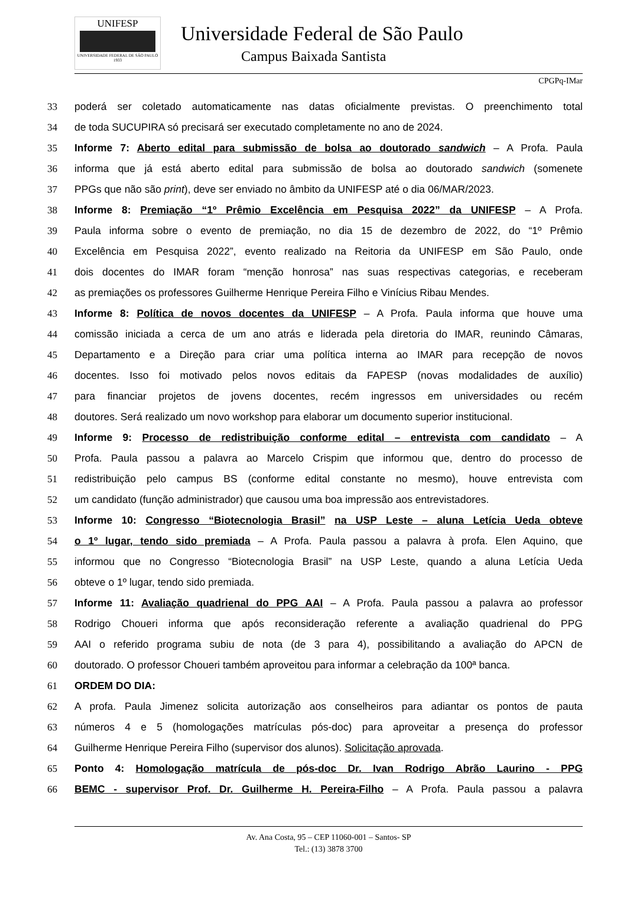UNIFESP
UNIVERSIDADE FEDERAL DE SÃO PAULO
1933
Universidade Federal de São Paulo
Campus Baixada Santista
CPGPq-IMar
33 poderá ser coletado automaticamente nas datas oficialmente previstas. O preenchimento total
34 de toda SUCUPIRA só precisará ser executado completamente no ano de 2024.
35 Informe 7: Aberto edital para submissão de bolsa ao doutorado sandwich – A Profa. Paula
36 informa que já está aberto edital para submissão de bolsa ao doutorado sandwich (somenete
37 PPGs que não são print), deve ser enviado no âmbito da UNIFESP até o dia 06/MAR/2023.
38 Informe 8: Premiação “1º Prêmio Excelência em Pesquisa 2022” da UNIFESP – A Profa.
39 Paula informa sobre o evento de premiação, no dia 15 de dezembro de 2022, do “1º Prêmio
40 Excelência em Pesquisa 2022”, evento realizado na Reitoria da UNIFESP em São Paulo, onde
41 dois docentes do IMAR foram “menção honrosa” nas suas respectivas categorias, e receberam
42 as premiações os professores Guilherme Henrique Pereira Filho e Vinícius Ribau Mendes.
43 Informe 8: Política de novos docentes da UNIFESP – A Profa. Paula informa que houve uma
44 comissão iniciada a cerca de um ano atrás e liderada pela diretoria do IMAR, reunindo Câmaras,
45 Departamento e a Direção para criar uma política interna ao IMAR para recepção de novos
46 docentes. Isso foi motivado pelos novos editais da FAPESP (novas modalidades de auxílio)
47 para financiar projetos de jovens docentes, recém ingressos em universidades ou recém
48 doutores. Será realizado um novo workshop para elaborar um documento superior institucional.
49 Informe 9: Processo de redistribuição conforme edital – entrevista com candidato – A
50 Profa. Paula passou a palavra ao Marcelo Crispim que informou que, dentro do processo de
51 redistribuição pelo campus BS (conforme edital constante no mesmo), houve entrevista com
52 um candidato (função administrador) que causou uma boa impressão aos entrevistadores.
53 Informe 10: Congresso “Biotecnologia Brasil” na USP Leste – aluna Letícia Ueda obteve
54 o 1º lugar, tendo sido premiada – A Profa. Paula passou a palavra à profa. Elen Aquino, que
55 informou que no Congresso “Biotecnologia Brasil” na USP Leste, quando a aluna Letícia Ueda
56 obteve o 1º lugar, tendo sido premiada.
57 Informe 11: Avaliação quadrienal do PPG AAI – A Profa. Paula passou a palavra ao professor
58 Rodrigo Choueri informa que após reconsideração referente a avaliação quadrienal do PPG
59 AAI o referido programa subiu de nota (de 3 para 4), possibilitando a avaliação do APCN de
60 doutorado. O professor Choueri também aproveitou para informar a celebração da 100ª banca.
61 ORDEM DO DIA:
62 A profa. Paula Jimenez solicita autorização aos conselheiros para adiantar os pontos de pauta
63 números 4 e 5 (homologações matrículas pós-doc) para aproveitar a presença do professor
64 Guilherme Henrique Pereira Filho (supervisor dos alunos). Solicitação aprovada.
65 Ponto 4: Homologação matrícula de pós-doc Dr. Ivan Rodrigo Abrão Laurino - PPG
66 BEMC - supervisor Prof. Dr. Guilherme H. Pereira-Filho – A Profa. Paula passou a palavra
Av. Ana Costa, 95 – CEP 11060-001 – Santos- SP
Tel.: (13) 3878 3700